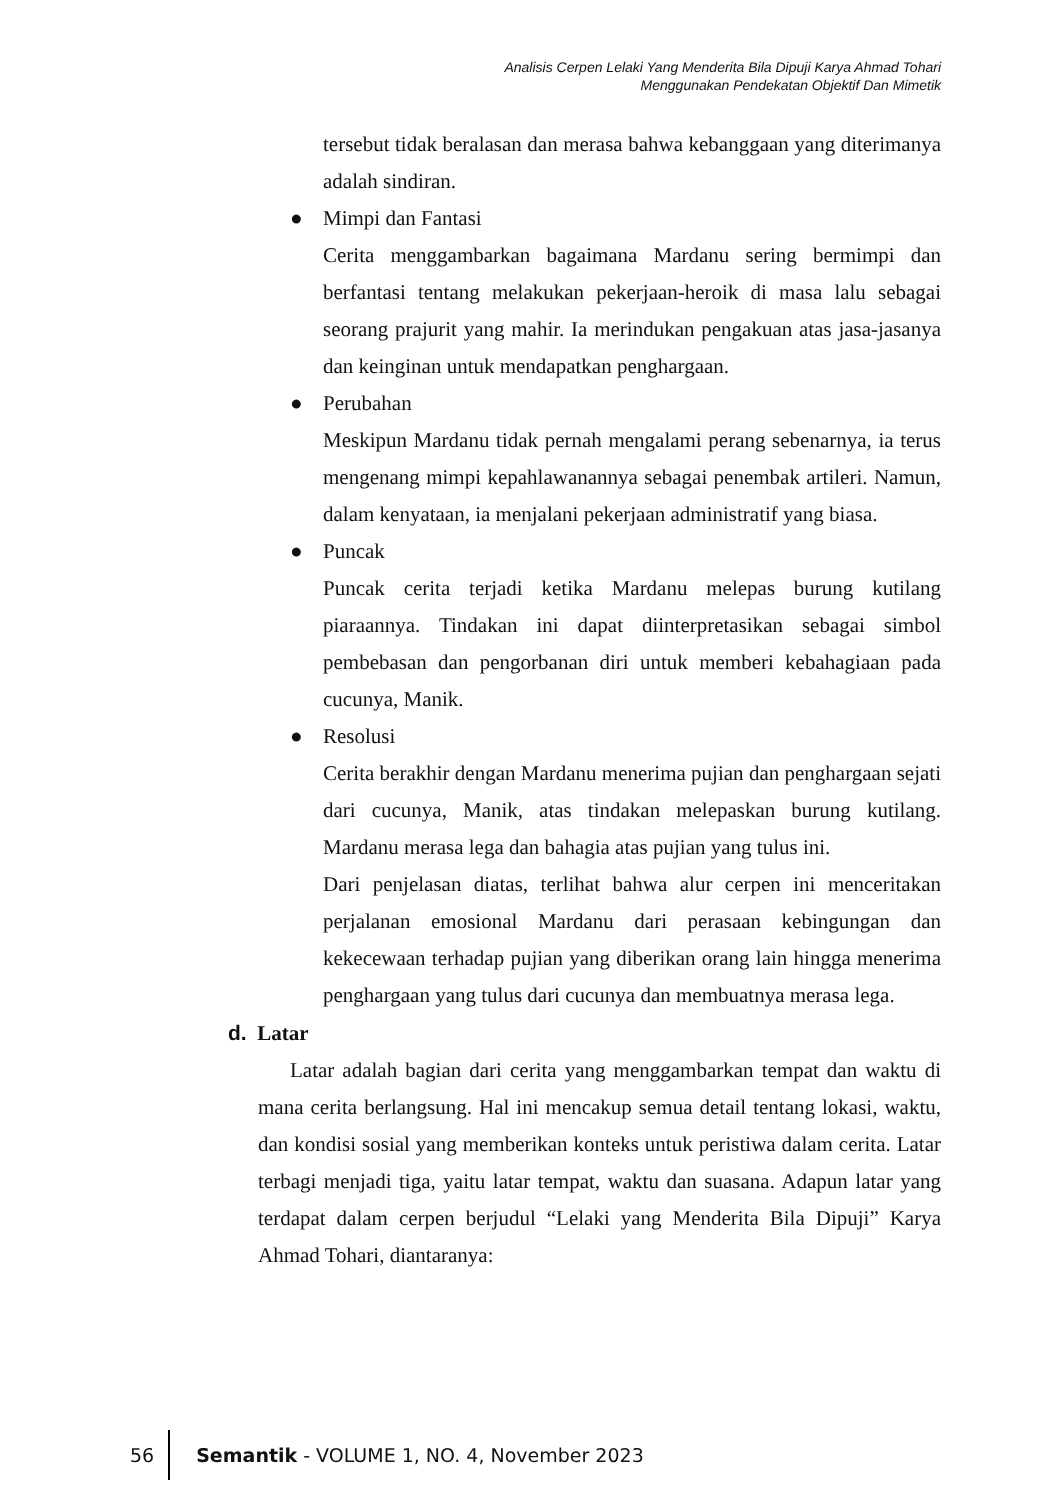Analisis Cerpen Lelaki Yang Menderita Bila Dipuji Karya Ahmad Tohari
Menggunakan Pendekatan Objektif Dan Mimetik
tersebut tidak beralasan dan merasa bahwa kebanggaan yang diterimanya adalah sindiran.
● Mimpi dan Fantasi
Cerita menggambarkan bagaimana Mardanu sering bermimpi dan berfantasi tentang melakukan pekerjaan-heroik di masa lalu sebagai seorang prajurit yang mahir. Ia merindukan pengakuan atas jasa-jasanya dan keinginan untuk mendapatkan penghargaan.
● Perubahan
Meskipun Mardanu tidak pernah mengalami perang sebenarnya, ia terus mengenang mimpi kepahlawanannya sebagai penembak artileri. Namun, dalam kenyataan, ia menjalani pekerjaan administratif yang biasa.
● Puncak
Puncak cerita terjadi ketika Mardanu melepas burung kutilang piaraannya. Tindakan ini dapat diinterpretasikan sebagai simbol pembebasan dan pengorbanan diri untuk memberi kebahagiaan pada cucunya, Manik.
● Resolusi
Cerita berakhir dengan Mardanu menerima pujian dan penghargaan sejati dari cucunya, Manik, atas tindakan melepaskan burung kutilang. Mardanu merasa lega dan bahagia atas pujian yang tulus ini.
Dari penjelasan diatas, terlihat bahwa alur cerpen ini menceritakan perjalanan emosional Mardanu dari perasaan kebingungan dan kekecewaan terhadap pujian yang diberikan orang lain hingga menerima penghargaan yang tulus dari cucunya dan membuatnya merasa lega.
d. Latar
Latar adalah bagian dari cerita yang menggambarkan tempat dan waktu di mana cerita berlangsung. Hal ini mencakup semua detail tentang lokasi, waktu, dan kondisi sosial yang memberikan konteks untuk peristiwa dalam cerita. Latar terbagi menjadi tiga, yaitu latar tempat, waktu dan suasana. Adapun latar yang terdapat dalam cerpen berjudul “Lelaki yang Menderita Bila Dipuji” Karya Ahmad Tohari, diantaranya:
56
Semantik - VOLUME 1, NO. 4, November 2023